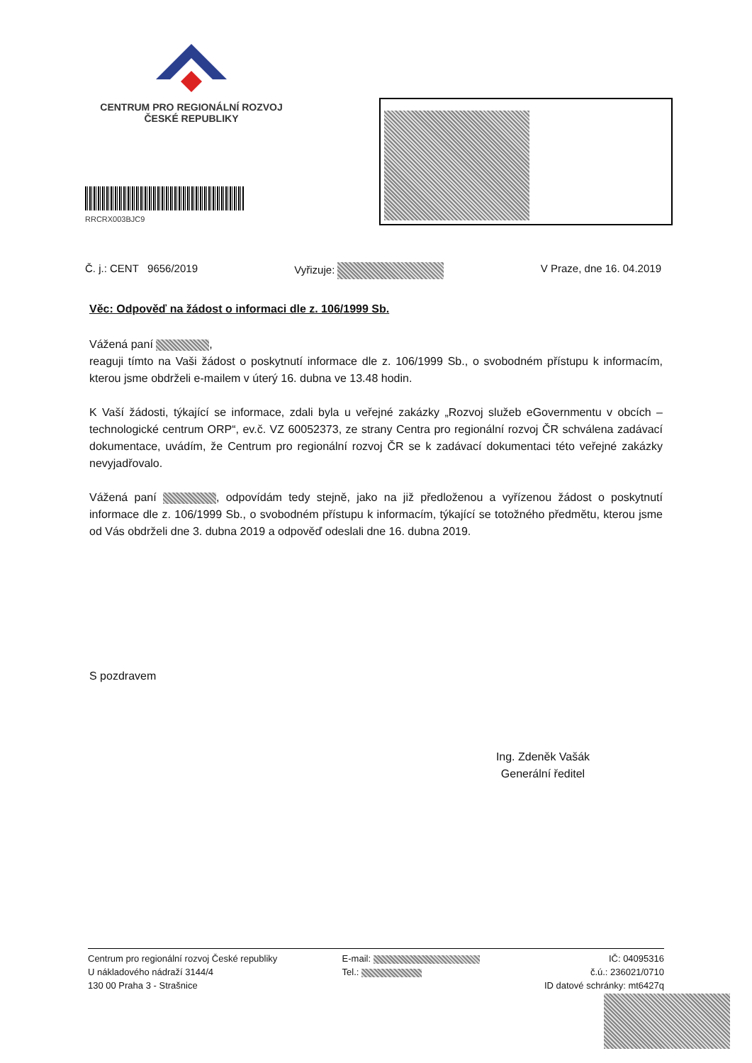CENTRUM PRO REGIONÁLNÍ ROZVOJ
ČESKÉ REPUBLIKY
RRCRX003BJC9
Č. j.: CENT 9656/2019 Vyřizuje: V Praze, dne 16. 04.2019
Věc: Odpověď na žádost o informaci dle z. 106/1999 Sb.
Vážená paní ,
reaguji tímto na Vaši žádost o poskytnutí informace dle z. 106/1999 Sb., o svobodném přístupu k informacím, kterou jsme obdrželi e-mailem v úterý 16. dubna ve 13.48 hodin.
K Vaší žádosti, týkající se informace, zdali byla u veřejné zakázky „Rozvoj služeb eGovernmentu v obcích – technologické centrum ORP“, ev.č. VZ 60052373, ze strany Centra pro regionální rozvoj ČR schválena zadávací dokumentace, uvádím, že Centrum pro regionální rozvoj ČR se k zadávací dokumentaci této veřejné zakázky nevyjadřovalo.
Vážená paní , odpovídám tedy stejně, jako na již předloženou a vyřízenou žádost o poskytnutí informace dle z. 106/1999 Sb., o svobodném přístupu k informacím, týkající se totožného předmětu, kterou jsme od Vás obdrželi dne 3. dubna 2019 a odpověď odeslali dne 16. dubna 2019.
S pozdravem
Ing. Zdeněk Vašák
Generální ředitel
Centrum pro regionální rozvoj České republiky
U nákladového nádraží 3144/4
130 00 Praha 3 - Strašnice
E-mail:
Tel.:
IČ: 04095316
č.ú.: 236021/0710
ID datové schránky: mt6427q